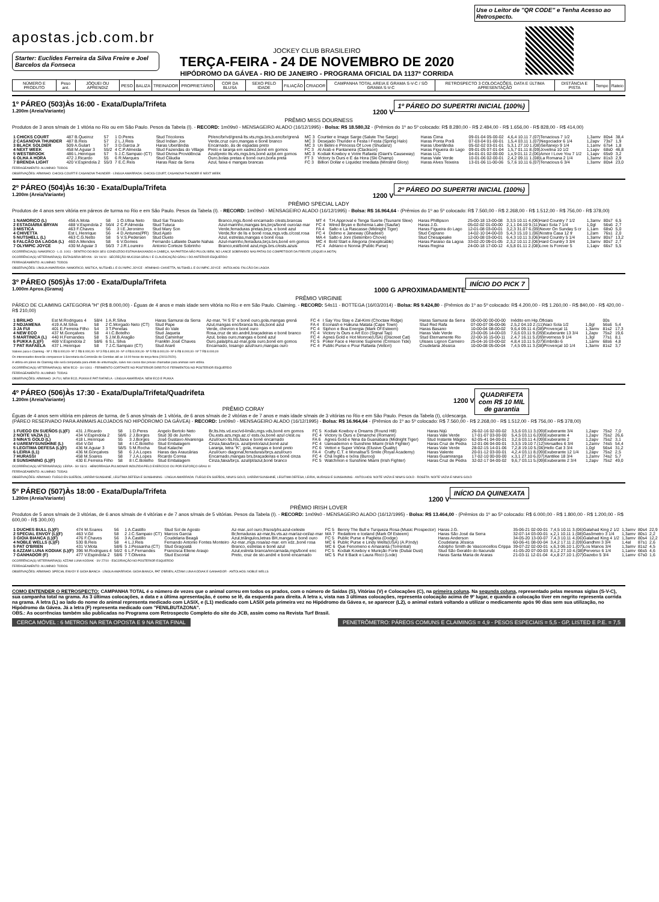apostas.jcb.com.br
Starter: Euclides Ferreira da Silva Freire e Joel Barcelos da Fonseca
JOCKEY CLUB BRASILEIRO
TERÇA-FEIRA - 24 DE NOVEMBRO DE 2020
HIPÓDROMO DA GÁVEA - RIO DE JANEIRO - PROGRAMA OFICIAL DA 1137ª CORRIDA
Use o Leitor de "QR CODE" e Tenha Acesso ao Retrospecto.
| NÚMERO E PRODUTO | Peso ant. | JÓQUEI OU APRENDIZ | PESO | BALIZA | TREINADOR | PROPRIETÁRIO | COR DA BLUSA | SEXO PELO IDADE | FILIAÇÃO | CRIADOR | CAMPANHA TOTAL AREIA E GRAMA S-V-C / SÓ GRAMA S-V-C | RETROSPECTO 3 COLOCAÇÕES, DATA E ÚLTIMA APRESENTAÇÃO | DISTÂNCIA E PISTA | Tempo | Rateio |
1º PÁREO DO SUPERTRI INICIAL (100%)
1º PÁREO (503)Às 16:00 - Exata/Dupla/Trifeta
1.200m (Areia/Variante) 1200 V
PRÊMIO MISS DOURNESS
Produtos de 3 anos s/mais de 1 vitória no Rio ou em São Paulo. Pesos da Tabela (I). - RECORD: 1m09s0 - MENSAGEIRO ALADO (16/12/1995) - Bolsa: R$ 18.580,32 - (Prêmios do 1º ao 5º colocado: R$ 8.280,00 - R$ 2.484,00 - R$ 1.656,00 - R$ 828,00 - R$ 414,00)
| 1 CHICKS COURT | 487 B.Queiroz | 57 | 1 D.Peres | Stud Tricolores | Pt/enc/br/vd/grená lts.vts,mgs.brs,b.enc/br/grená | MC 3 | Courtier e Image Sarge (Salute The Sarge) | Haras Cima | 09-01-04 05-00-02 | 4,6,4 10.11 7.(07)Tenacious 7 1/2 | 1,3amv | 80s4 | 38,4 |
| 2 CASANOVA THUNDER | 487 B.Reis | 57 | 2 L.J.Reis | Stud Indian Joe | Verde,cruz ouro,mangas e boné branco | MC 3 | Desejado Thunder e Festa I Festa (Spring Halo) | Haras Ponta Porã | 07-03-04 01-00-01 | 1,5,4 03.11 1.(07)Negociador 6 1/4 | 1,2apv | 73s7 | 1,9 |
| 3 BLACK SOLDIER | 509 A.Gulart | 57 | 3 D.Garcia Jr | Haras Uberlândia | Encarnado, ás de espadas preto | MC 3 | Un Belini e Princess Of Love (Shudanz) | Haras Uberlândia | 05-02-02 03-01-01 | 5,3,1 27.10 1.(08)Sertanejo 9 1/4 | 1,1amv | 67s4 | 1,8 |
| 4 NEXT WEEK | 458 M.Aguiar 3 | 55/2 | 4 C.P.Almeida | Stud Fazendas do Village | Preto e laranja em xadrez,boné em gomos | FC 3 | Al Arab e Pantaneira (Clackson) | Haras Figueira do Lago | 09-01-05 07-01-04 | 1,5,7 01.11 8.(09)Jovelina 10 1/2 | 1,1apv | 68s0 | 46,8 |
| 5 WESTBROOK | 486 L.Henrique | 57 | 5 J.C.Sampaio (CT) | Stud Divina Providência | Azul/preto lts.vts,mgs.brs,boné az/pt.em gomos | MC 3 | Kodiak Kowboy e Votre Rafaela (Giant's Causeway) | Haras LLC | 04-01-01 02-00-00 | 1,x,9 01.11 2.(06)Amor I Love You 7 1/2 | 1,1apv | 65s9 | 3,2 |
| 6 OLHA A HORA | 472 J.Ricardo | 55 | 6 R.Marques | Stud Cláudia | Ouro,bolas pretas e boné ouro,borla preta | FT 3 | Victory Is Ours e É da Hora (Ski Champ) | Haras Vale Verde | 10-01-06 02-00-01 | 2,4,2 09.11 1.(08)La Romana 2 1/4 | 1,3amv | 81s3 | 2,9 |
| 7 BRENDA LIGHT | 420 V.Espindola 2 | 55/3 | 7 E.C.Reis | Haras Raiz da Serra | Azul, faixa e mangas brancas | FC 3 | Billion Dollar e Liquidez Imediata (Minstrel Glory) | Haras Alves Teixeira | 13-01-06 11-00-06 | 5,7,6 10.11 6.(07)Tenacious 6 3/4 | 1,3amv | 80s4 | 23,0 |
FERRAGEAMENTO: ALUMÍNIO: TODOS
OBSERVAÇÕES: ARMINHO: CHICKS COURT E CASANOVA THUNDER - LÍNGUA AMARRADA: CHICKS COURT, CASANOVA THUNDER E NEXT WEEK
2º PÁREO DO SUPERTRI INICIAL (100%)
2º PÁREO (504)Às 16:30 - Exata/Dupla/Trifeta
1.200m (Areia/Variante) 1200 V
PRÊMIO SPECIAL LADY
Produtos de 4 anos sem vitória em páreos de turma no Rio e em São Paulo. Pesos da Tabela (I). - RECORD: 1m09s0 - MENSAGEIRO ALADO (16/12/1995) - Bolsa: R$ 16.964,64 - (Prêmios do 1º ao 5º colocado: R$ 7.560,00 - R$ 2.268,00 - R$ 1.512,00 - R$ 756,00 - R$ 378,00)
| 1 NAMORICO (L) | 456 A.Mota | 58 | 1 O.Ulloa Neto | Stud Sai Tirando | Branco,mgs./boné encarnado c/ests.brancas | MT 4 | T.H.Approval e Tenga Suerte (Tsunami Slew) | Haras Phillipson | 25-00-18 13-00-08 | 3,3,5 10.11 4.(06)Hard Country 7 1/2 | 1,3amv | 80s7 | 6,5 |
| 2 ESTAGIÁRIA BRYAN | 488 V.Espindola 2 | 56/4 | 2 C.P.Almeida | Stud Tutuca | Azul-marinho,mangas brs,brçs/boné ouro/az-mar | FC 4 | Wired Bryan e Bohemia Lake (Saufar) | Haras J.G. | 05-02-02 01-00-00 | 2,1,1 04.10 9.(11)Naci Sola 7 1/4 | 1,0gl | 56s6 | 2,7 |
| 3 MISTICA | 463 F.Chaves | 56 | 3 I.E.Jeronimo | Stud Mary Son | Verde,ferraduras pretas,brçs. e boné azul | FA 4 | Salto e La Rascasse (Midnight Tiger) | Haras Figueira do Lago | 12-01-08 03-00-01 | 3,2,3 31.07 6.(09)Never On Sunday 5 cr | 1,1am | 68s0 | 5,0 |
| 4 CHIVETTA | Est L.Henrique | 56 | 4 D.Antunes(PR) | Stud Ajato | Verde,flor de lis e boné rosa,mgs.vds.c/cost.rosa | FC 4 | Didimo e Janeway (Ghadeer) | Stud Ceprano | 14-02-10 04-00-03 | 5,4,3 15.10 1.(06)Nostra Casa 12 tr | 1,2am | 76s1 | 2,0 |
| 5 NUTSHELL (L) | 463 C.G.Netto | 58 | 5 V.S.Pedersen | Stud Dueto | Azul, estrelas,mangas e boné rosa | MA 4 | Salto e Joni (Setembro Chove) | Stud Chesapeake | 12-00-08 03-00-01 | 6,4,3 10.11 3.(06)Hard Country 5 1/4 | 1,3amv | 80s7 | 13,2 |
| 6 FALCÃO DA LAGOA (L) | 460 A.Mendes | 58 | 6 V.Gomes | Fernando Lafaiete Duarte Nahas | Azul-marinho,ferradura,brçs.brs,boné em gomos | MC 4 | Bold Start e Alegoria (Inexplicable) | Haras Paraiso da Lagoa | 33-02-20 09-01-05 | 2,3,2 10.11 2.(06)Hard Country 3 3/4 | 1,3amv | 80s7 | 2,7 |
| 7 OLYMPIC JOYCE | 430 M.Aguiar 3 | 56/3 | 7 J.R.Loureiro | Antonio Corteze Sobrinho | Branco,est/boné azul,mgs.brs.c/ests.azuis | FC 4 | Adriano e Nonna (Public Purse) | Haras Regina | 24-00-18 17-00-12 | 4,5,8 01.11 2.(08)Love Is Forever 5 | 1,1apv | 66s7 | 5,5 |
OCORRÊNCIA(S): NAMORICO - L.O. 10/11 - DENTRO DO BOX SEU CONDUZIDO ESTAVA BAIXANDO A CABEÇA, NA PARTIDA NÃO PULOU BEM, NO LANCE SOBRANDO NAS PATAS DO COMPETIDOR DA FRENTE (JÓQUEI A.MOTA)
OCORRÊNCIA(S) VETERINÁRIA(S): ESTAGIÁRIA BRYAN - SV 04/10 - SECREÇÃO MUCOSA GRAU I E CLAUDICAÇÃO GRAU I DO ANTERIOR ESQUERDO
FERRAGEAMENTO: ALUMÍNIO: TODOS
OBSERVAÇÕES: LÍNGUA AMARRADA: NAMORICO, MISTICA, NUTSHELL E OLYMPIC JOYCE - ARMINHO: CHIVETTA, NUTSHELL E OLYMPIC JOYCE - ANTOLHOS: FALCÃO DA LAGOA
INÍCIO DO PICK 7
3º PÁREO (505)Às 17:00 - Exata/Dupla/Trifeta
1.000m Aprox.(Grama) 1000 G APROXIMADAMENTE
PRÊMIO VIRGINIE
PÁREO DE CLAIMING CATEGORIA "H" (R$ 8.000,00) - Éguas de 4 anos e mais idade sem vitória no Rio e em São Paulo. Claiming. - RECORD: 54s11 - BOTTEGA (16/03/2014) - Bolsa: R$ 9.424,80 - (Prêmios do 1º ao 5º colocado: R$ 4.200,00 - R$ 1.260,00 - R$ 840,00 - R$ 420,00 - R$ 210,00)
| 1 BRILHO | Est M.Rodrigues 4 | 58/4 | 1 A.R.Silva | Haras Samurai da Serra | Az-mar, "H S S" e boné ouro,gola,mangas grená | FC 4 | I Say You Stay e Zal-Kimi (Choctaw Ridge) | Haras Samurai da Serra | 00-00-00 00-00-00 | Inédito em Hip.Oficiais | | 00s | |
| 2 NDJAMENA | 419 A.M.Silva | 58 | 2 C.Morgado Neto (CT) | Stud Pape | Azul,mangas enc/branca lts.vts,boné azul | FA 4 | Econash e Hakuna Matata (Cape Town) | Stud Red Rafa | 07-00-07 06-00-06 | 2,5,2 04.10 2.(11)Naci Sola 1/2 | 1,0gl | 56s6 | 5,4 |
| 3 JA FUI | 401 E.Ferreira Filho | 54 | 3 T.Penelas | Stud do Vale | Verde, chevron e boné ouro | FC 4 | Siphon e Boa Energia (Mark Of Esteem) | Haras Basano | 10-00-04 08-00-02 | 9,6,4 09.11 4.(08)Provençal 11 | 1,3amv | 81s2 | 17,3 |
| 4 NEW ECO | 437 M.Gonçalves | 58 | 4 I.C.Botelho | Stud Jaqueta | Rosa,cruz de sto.andré,braçadeiras e boné branco | FC 4 | Victory Is Ours e Art Eco (Signal Tap) | Haras Vale Verde | 23-00-05 14-00-03 | 7,6,6 03.11 9.(09)Exuberante 13 3/4 | 1,2apv | 75s2 | 19,6 |
| 5 MARTINICA (L) | 440 H.Fernandes | 58 | 5 J.M.B.Aragão | Stud Caminhar | Azul, bolas ouro,mangas e boné azul | FC 4 | Agnes Gold e Hot Monroe(USA) (Discreet Cat) | Stud Eternamente Rio | 22-00-16 15-00-11 | 2,4,7 16.11 5.(09)Irverness 9 1/4 | 1,3gl | 77s1 | 8,1 |
| 6 PUKKA (L)(F) | 469 V.Espindola 2 | 58/6 | 6 S.L.Silva | Franklin José Chaves | Ouro,pala/phs.az-mar,gola ouro,boné em gomos | FC 5 | Poker Face e Heroine Supreme (Crimson Tide) | Ulisses Lignon Carneiro | 25-04-16 03-00-02 | 4,8,4 10.11 5.(07)Embrião 6 | 1,1amv | 68s6 | 4,8 |
| 7 PAT RAFAELA | 437 L.Henrique | 58 | 7 J.C.Sampaio (CT) | Stud Araré | Encarnado, losango azul/ouro,mangas ouro | FC 4 | Public Purse e Pour Rafaela (Vettori) | Coudelaria Jéssica | 10-00-08 05-00-04 | 7,4,5 09.11 3.(08)Provençal 10 1/4 | 1,3amv | 81s2 | 3,7 |
Valores para o Claiming - Nº 1 R$ 8.000,00- Nº 2 R$ 8.000,00- Nº 3 R$ 4.800,00- Nº 4 R$ 8.000,00- Nº 5 R$ 8.000,00- Nº 6 R$ 8.000,00- Nº 7 R$ 8.000,00
Os interessados deverão comparecer à Secretaria da Comissão de Corridas até as 14:00 horas de terça-feira (24/11/2020).
A vitória em páreo de Claiming não será computada para efeito de enturmação, salvo nos casos das provas chamadas para animais sem vitória.
OCORRÊNCIA(S) VETERINÁRIA(S): NEW ECO - SV 03/11 - FERIMENTO CORTANTE NO POSTERIOR DIREITO E FERIMENTOS NO POSTERIOR ESQUERDO
FERRAGEAMENTO: ALUMÍNIO: TODAS
OBSERVAÇÕES: ARMINHO: JA FUI, NEW ECO, PUKKA E PAT RAFAELA - LÍNGUA AMARRADA: NEW ECO E PUKKA
QUADRIFETA
com R$ 10 MIL
de garantia
4º PÁREO (506)Às 17:30 - Exata/Dupla/Trifeta/Quadrifeta
1.200m (Areia/Variante) 1200 V
PRÊMIO CORAY
Éguas de 4 anos sem vitória em páreos de turma, de 5 anos s/mais de 1 vitória, de 6 anos s/mais de 2 vitórias e de 7 anos e mais idade s/mais de 3 vitórias no Rio e em São Paulo. Pesos da Tabela (I), c/descarga.(PÁREO RESERVADO PARA ANIMAIS ALOJADOS NO HIPÓDROMO DA GÁVEA) - RECORD: 1m09s0 - MENSAGEIRO ALADO (16/12/1995) - Bolsa: R$ 16.964,64 - (Prêmios do 1º ao 5º colocado: R$ 7.560,00 - R$ 2.268,00 - R$ 1.512,00 - R$ 756,00 - R$ 378,00)
| 1 FUEGO EN SUEÑOS (L)(F) | 431 J.Ricardo | 58 | 1 D.Peres | Angelo Bertolo Neto | Br,lts.hts.vd.esc/vd-limão,mgs.vds,boné em gomos | FC 5 | Kodiak Kowboy e Dreams (Round Hill) | Haras Nijú | 26-02-16 02-00-02 | 3,5,6 03.11 3.(09)Exuberante 3/4 | 1,2apv | 75s2 | 7,0 |
| 2 NOITE VAZIA (L) | 434 V.Espindola 2 | 58/6 | 2 J.Borges | Stud 30 de Junho | Ou,ests.azs,mgs.az.c/ ests.ou,boné azul c/est.ou | FC 4 | Victory Is Ours e Dimanche (Romarin) | Haras Vale Verde | 17-01-07 03-00-00 | 5,4,5 03.11 6.(09)Exuberante 4 | 1,2apv | 75s2 | 26,6 |
| 3 NINA'S GOLD (L) | 418 L.Henrique | 55 | 3 J.Borges | José Gustavo Alvarenga | Azul/ouro lts.hts,faixa e boné encarnado | FA 6 | Agnes Gold e Nina da Guanabara (Midnight Tiger) | Stud Instante Mágico | 62-05-41 04-00-01 | 3,2,6 03.11 4.(09)Exuberante 2 | 1,2apv | 75s2 | 3,1 |
| 4 UAREMYSUNSHINE (L) | 454 V.Gil | 58 | 4 I.C.Botelho | Stud Embalagem | Cinza,faixa/brçs. azul/preto/azul,boné azul | FC 4 | Uareademon e Sunshine Miami (Irish Fighter) | Haras Cruz de Pedra | 12-01-06 04-00-01 | 3,3,5 19.10 7.(12)Versailles 6 3/4 | 1,2amv | 74s5 | 54,4 |
| 5 LEGITIMA DEFESA (L)(F) | 436 M.Aguiar 3 | 58/5 | 5 M.Rocha | Stud Kalache | Laranja, letra "K", gola, mangas e boné preto | FC 6 | Vettori e Super Vitória (Elusive Quality) | Haras Vale Verde | 28-02-15 14-01-06 | 7,2,8 19.10 5.(06)Hello Cat 3 3/4 | 1,0gl | 56s4 | 31,2 |
| 6 LEIRIA (L1) | 436 M.Gonçalves | 58 | 6 J.A.Lopes | Haras das Araucárias | Azul/ouro diagonal,ferraduras/brçs.azul/ouro | FA 4 | Crafty C.T. e Monalisa'S Smile (Royal Academy) | Haras Valente | 20-01-12 03-00-01 | 4,2,4 03.11 8.(09)Exuberante 12 1/4 | 1,2apv | 75s2 | 2,5 |
| 7 HURASSI | 458 M.Soares | 58 | 7 J.A.Lopes | Ricardo Correa | Encarnado,mangas brs,braçadeiras e boné cinza | FC 4 | Chá Inglês e Ixóra (Burooj) | Haras Guamiranga | 17-02-10 00-00-00 | x,3,1 27.10 6.(07)Xantilee 18 3/4 | 1,2amv | 74s2 | 5,7 |
| 8 SUNSHINING (L)(F) | 430 E.Ferreira Filho | 58 | 8 I.C.Botelho | Stud Embalagem | Cinza,faixa/brçs. azul/pt/azul,boné branco | FC 5 | Watchmon e Sunshine Miami (Irish Fighter) | Haras Cruz de Pedra | 32-02-17 04-00-02 | 9,6,7 03.11 5.(09)Exuberante 2 3/4 | 1,2apv | 75s2 | 49,0 |
OCORRÊNCIA(S) VETERINÁRIA(S): LEIRIA - SV 03/11 - HEMORRAGIA PULMONAR INDUZIDA PELO EXERCÍCIO OU POR ESFORÇO GRAU III
FERRAGEAMENTO: ALUMÍNIO: TODAS
OBSERVAÇÕES: ARMINHO: FUEGO EN SUEÑOS, UAREMYSUNSHINE, LEGITIMA DEFESA E SUNSHINING - LÍNGUA AMARRADA: FUEGO EN SUEÑOS, NINA'S GOLD, UAREMYSUNSHINE, LEGITIMA DEFESA, LEIRIA, HURASSI E SUNSHINING - ANTOLHOS: NOITE VAZIA E NINA'S GOLD - ROSETA: NOITE VAZIA E NINA'S GOLD
INÍCIO DA QUINEXATA
5º PÁREO (507)Às 18:00 - Exata/Dupla/Trifeta
1.200m (Areia/Variante) 1200 V
PRÊMIO IRISH LOVER
Produtos de 5 anos s/mais de 3 vitórias, de 6 anos s/mais de 4 vitórias e de 7 anos s/mais de 5 vitórias. Pesos da Tabela (I). - RECORD: 1m09s0 - MENSAGEIRO ALADO (16/12/1995) - Bolsa: R$ 13.464,00 - (Prêmios do 1º ao 5º colocado: R$ 6.000,00 - R$ 1.800,00 - R$ 1.200,00 - R$ 600,00 - R$ 300,00)
| 1 DUCHES BULL (L)(F) | 474 M.Soares | 56 | 1 A.Castillo | Stud Sol de Agosto | Az-mar.,sol ouro,frisos/phs.azul-celeste | FC 5 | Benny The Bull e Turqueza Rosa (Music Prospector) | Haras J.G. | 35-06-21 02-00-01 | 7,4,5 10.11 3.(06)Galahad King 2 1/2 | 1,3amv | 80s4 | 22,9 |
| 2 SPECIAL ENVOY (L)(F) | 463 V.Gil | 58 | 2 J.C.Sampaio (CT) | Marcos Garcia | Br,ferraduras az-mar,lts.vts.az-mar/az-cel/az-mar | MA 7 | Redattore e Iceland (Mark Of Esteem) | Haras São José da Serra | 32-07-14 03-00-01 | x,2,1 10.11 1.(08)Gasômetro 3 1/4 | 1,3amv | 80s1 | 2,2 |
| 3 GIOIA BIANCA (L)(F) | 476 F.Chaves | 56 | 3 A.Castillo | Coudelaria Beagá | Azul,triângulos,letras BH,mangas e boné ouro | FC 5 | Public Purse e Paglieta (Dodge) | Haras Anderson | 34-05-20 13-00-07 | 7,4,3 10.11 4.(06)Galahad King 4 1/2 | 1,3amv | 80s4 | 12,2 |
| 4 NOBLE WELLS (L)(F) | 530 B.Reis | 58 | 4 L.J.Reis | Fernando Antonio Fontes Monteiro | Az-mar.,mgs.rosa/az-mar. em xdz.,boné rosa | MC 6 | Public Purse e Lindy Wells(USA) (A.P.Indy) | Coudelaria Jéssica | 60-06-41 08-00-04 | 3,4,2 17.11 2.(09)Gandhini 3 3/4 | 1,4al | 87s1 | 2,6 |
| 5 PAT O'BRIEN | 431 V.Mota | 58/6 | 5 J.Pessanha (CT) | Stud Gragoatá | Branco, estrelas e boné azul | MC 6 | Que Fenomeno e Amaranta (Torrential) | Adolpho Smith de Vasconcellos Crippa | 39-07-22 02-00-01 | x,6,3 06.10 1.(07)Los Manos 3/4 | 1,3amv | 81s2 | 4,5 |
| 6 AZZAM LUNA KODIAK (L)(F) | 396 M.Rodrigues 4 | 56/2 | 6 L.F.Fernandes | Francisca Eliene Araujo | Azul,estrela branca/encarnada,mgs/boné enc | FC 5 | Kodiak Kowboy e Munição Forte (Dubai Dust) | Stud São Geraldo do Itacurubi | 41-05-20 07-00-03 | 8,1,2 27.10 4.(08)Perverso 6 1/4 | 1,1amv | 66s5 | 4,6 |
| 7 GANHADOR (F) | 477 V.Espindola 2 | 58/6 | 7 T.Oliveira | Stud Escorial | Preto, cruz de sto.andré e boné encarnado | MC 5 | Put It Back e Laura Ricci (Lode) | Haras Santa Maria de Araras | 21-03-11 12-01-04 | 4,x,8 27.10 1.(07)Gazebo 5 3/4 | 1,1amv | 67s0 | 1,6 |
OCORRÊNCIA(S) VETERINÁRIA(S): AZZAM LUNA KODIAK - SV 27/10 - ESCORIAÇÃO NO POSTERIOR ESQUERDO
FERRAGEAMENTO: ALUMÍNIO: TODOS
OBSERVAÇÕES: ARMINHO: SPECIAL ENVOY E GIOIA BIANCA - LÍNGUA AMARRADA: GIOIA BIANCA, PAT O'BRIEN, AZZAM LUNA KODIAK E GANHADOR - ANTOLHOS: NOBLE WELLS
COMO ENTENDER O RETROSPECTO: CAMPANHA TOTAL é o número de vezes que o animal correu em todos os prados, com o número de Saídas (S), Vitórias (V) e Colocações (C), na primeira coluna. Na segunda coluna, representado pelas mesmas siglas (S-V-C), sua campanha total na grama. As 3 últimas colocações, a data e a última apresentação, é como se lê, da esquerda para direita. A letra x, vista nas 3 últimas colocações, representa colocação acima de 9º lugar, e quando a colocação tiver em negrito representa corrida na grama. A letra (L) ao lado do nome do animal representa medicado com LASIX, e (L1) medicado com LASIX pela primeira vez no Hipódromo da Gávea e, se aparecer (L2), o animal estará voltando a utilizar o medicamento após 90 dias sem sua utilização, no Hipódromo da Gávea. Já a letra (F) representa medicado com "FENILBUTAZONA".
OBS.: As ocorrências também são publicadas no Programa com Retrospecto Completo do site do JCB, assim como na Revista Turf Brasil.
CERCA MÓVEL : 6 METROS NA RETA OPOSTA E 9 NA RETA FINAL
PENETRÔMETRO: PÁREOS COMUNS E CLAIMINGS = 4,9 - PESOS ESPECIAIS = 5,5 - GP, LISTED E P.E. = 7,5